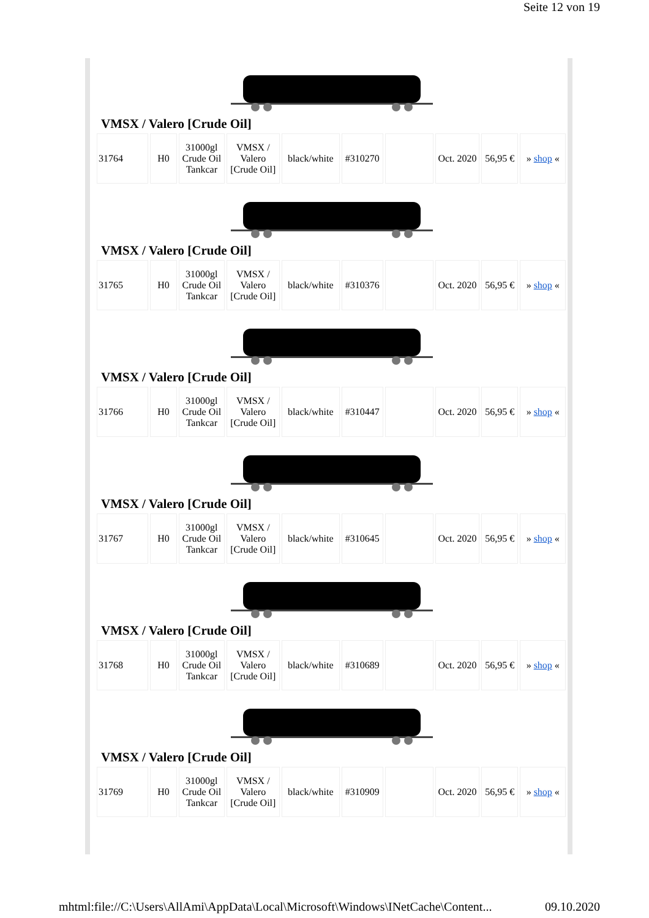Seite 12 von 19
VMSX / Valero [Crude Oil]
| 31764 | H0 | 31000gl Crude Oil Tankcar | VMSX / Valero [Crude Oil] | black/white | #310270 | | Oct. 2020 | 56,95 € | » shop « |
VMSX / Valero [Crude Oil]
| 31765 | H0 | 31000gl Crude Oil Tankcar | VMSX / Valero [Crude Oil] | black/white | #310376 | | Oct. 2020 | 56,95 € | » shop « |
VMSX / Valero [Crude Oil]
| 31766 | H0 | 31000gl Crude Oil Tankcar | VMSX / Valero [Crude Oil] | black/white | #310447 | | Oct. 2020 | 56,95 € | » shop « |
VMSX / Valero [Crude Oil]
| 31767 | H0 | 31000gl Crude Oil Tankcar | VMSX / Valero [Crude Oil] | black/white | #310645 | | Oct. 2020 | 56,95 € | » shop « |
VMSX / Valero [Crude Oil]
| 31768 | H0 | 31000gl Crude Oil Tankcar | VMSX / Valero [Crude Oil] | black/white | #310689 | | Oct. 2020 | 56,95 € | » shop « |
VMSX / Valero [Crude Oil]
| 31769 | H0 | 31000gl Crude Oil Tankcar | VMSX / Valero [Crude Oil] | black/white | #310909 | | Oct. 2020 | 56,95 € | » shop « |
mhtml:file://C:\Users\AllAmi\AppData\Local\Microsoft\Windows\INetCache\Content... 09.10.2020